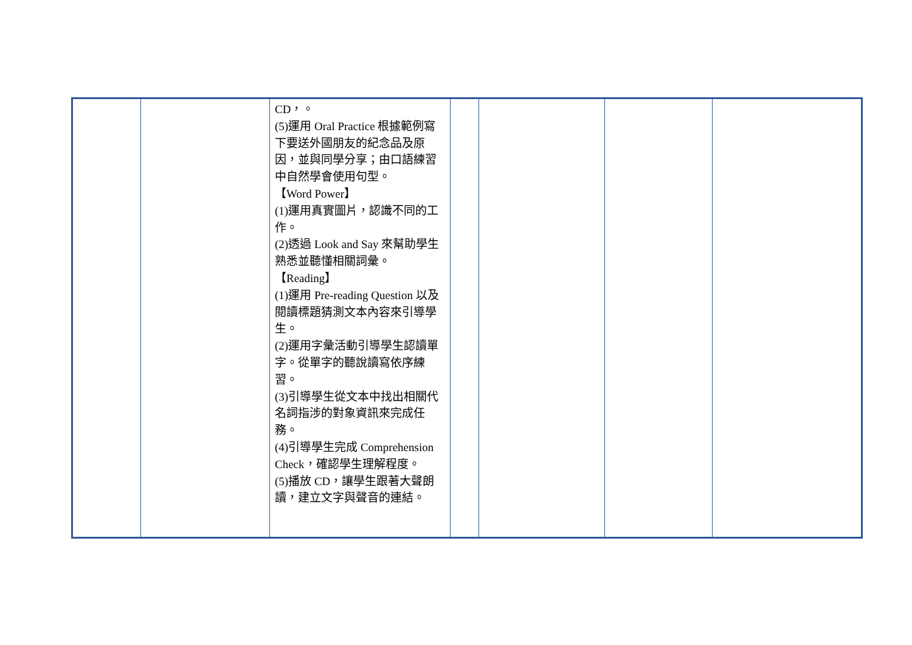| | | CD，。 (5)運用 Oral Practice 根據範例寫下要送外國朋友的紀念品及原因，並與同學分享；由口語練習中自然學會使用句型。 【Word Power】 (1)運用真實圖片，認識不同的工作。 (2)透過 Look and Say 來幫助學生熟悉並聽懂相關詞彙。 【Reading】 (1)運用 Pre-reading Question 以及閱讀標題猜測文本內容來引導學生。 (2)運用字彙活動引導學生認讀單字。從單字的聽說讀寫依序練習。 (3)引導學生從文本中找出相關代名詞指涉的對象資訊來完成任務。 (4)引導學生完成 Comprehension Check，確認學生理解程度。 (5)播放 CD，讓學生跟著大聲朗讀，建立文字與聲音的連結。 | | | | |